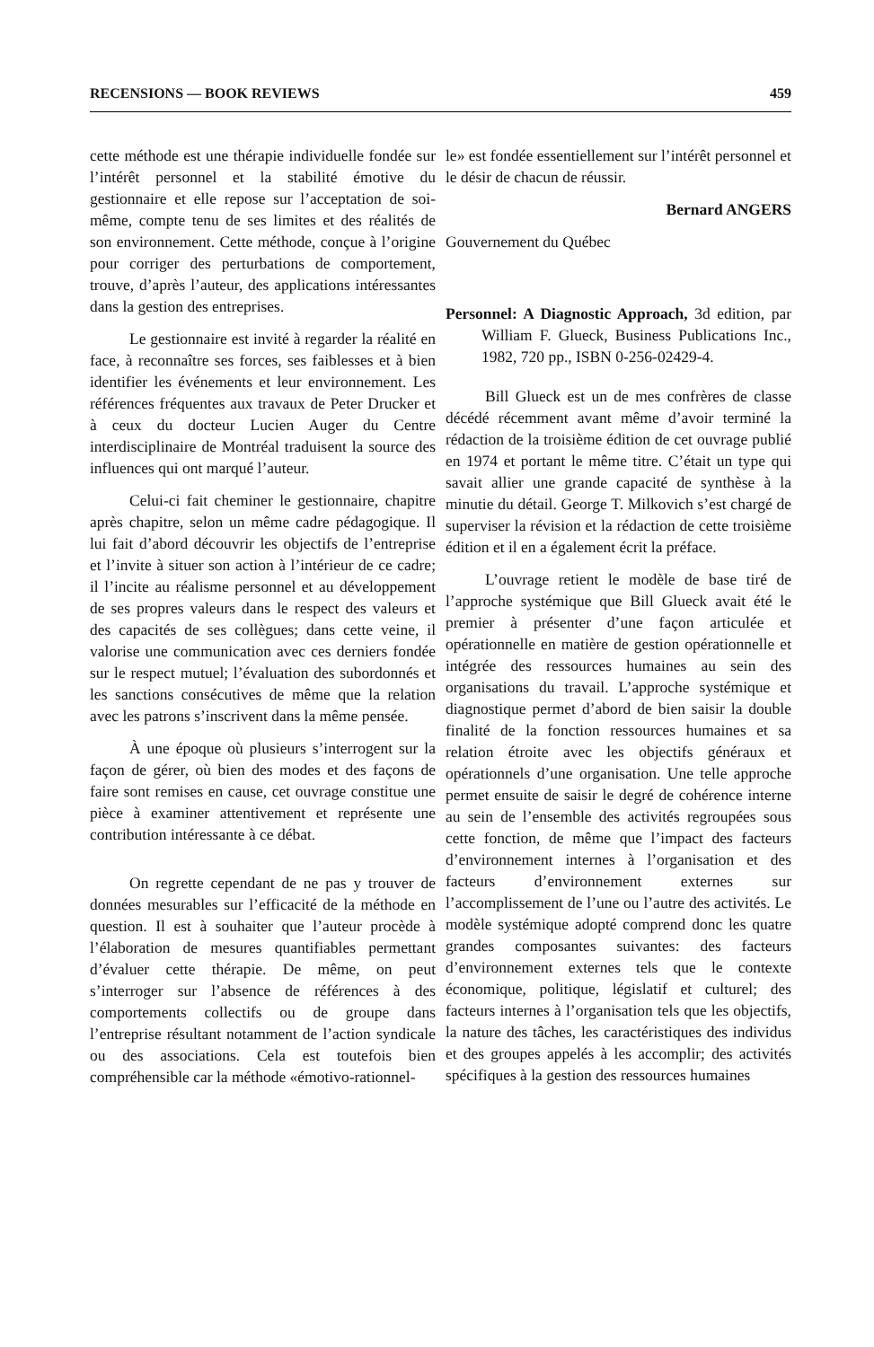RECENSIONS — BOOK REVIEWS 459
cette méthode est une thérapie individuelle fondée sur l’intérêt personnel et la stabilité émotive du gestionnaire et elle repose sur l’acceptation de soi-même, compte tenu de ses limites et des réalités de son environnement. Cette méthode, conçue à l’origine pour corriger des perturbations de comportement, trouve, d’après l’auteur, des applications intéressantes dans la gestion des entreprises.
Le gestionnaire est invité à regarder la réalité en face, à reconnaître ses forces, ses faiblesses et à bien identifier les événements et leur environnement. Les références fréquentes aux travaux de Peter Drucker et à ceux du docteur Lucien Auger du Centre interdisciplinaire de Montréal traduisent la source des influences qui ont marqué l’auteur.
Celui-ci fait cheminer le gestionnaire, chapitre après chapitre, selon un même cadre pédagogique. Il lui fait d’abord découvrir les objectifs de l’entreprise et l’invite à situer son action à l’intérieur de ce cadre; il l’incite au réalisme personnel et au développement de ses propres valeurs dans le respect des valeurs et des capacités de ses collègues; dans cette veine, il valorise une communication avec ces derniers fondée sur le respect mutuel; l’évaluation des subordonnés et les sanctions consécutives de même que la relation avec les patrons s’inscrivent dans la même pensée.
À une époque où plusieurs s’interrogent sur la façon de gérer, où bien des modes et des façons de faire sont remises en cause, cet ouvrage constitue une pièce à examiner attentivement et représente une contribution intéressante à ce débat.
On regrette cependant de ne pas y trouver de données mesurables sur l’efficacité de la méthode en question. Il est à souhaiter que l’auteur procède à l’élaboration de mesures quantifiables permettant d’évaluer cette thérapie. De même, on peut s’interroger sur l’absence de références à des comportements collectifs ou de groupe dans l’entreprise résultant notamment de l’action syndicale ou des associations. Cela est toutefois bien compréhensible car la méthode «émotivo-rationnel-
le» est fondée essentiellement sur l’intérêt personnel et le désir de chacun de réussir.
Bernard ANGERS
Gouvernement du Québec
Personnel: A Diagnostic Approach, 3d edition, par William F. Glueck, Business Publications Inc., 1982, 720 pp., ISBN 0-256-02429-4.
Bill Glueck est un de mes confrères de classe décédé récemment avant même d’avoir terminé la rédaction de la troisième édition de cet ouvrage publié en 1974 et portant le même titre. C’était un type qui savait allier une grande capacité de synthèse à la minutie du détail. George T. Milkovich s’est chargé de superviser la révision et la rédaction de cette troisième édition et il en a également écrit la préface.
L’ouvrage retient le modèle de base tiré de l’approche systémique que Bill Glueck avait été le premier à présenter d’une façon articulée et opérationnelle en matière de gestion opérationnelle et intégrée des ressources humaines au sein des organisations du travail. L’approche systémique et diagnostique permet d’abord de bien saisir la double finalité de la fonction ressources humaines et sa relation étroite avec les objectifs généraux et opérationnels d’une organisation. Une telle approche permet ensuite de saisir le degré de cohérence interne au sein de l’ensemble des activités regroupées sous cette fonction, de même que l’impact des facteurs d’environnement internes à l’organisation et des facteurs d’environnement externes sur l’accomplissement de l’une ou l’autre des activités. Le modèle systémique adopté comprend donc les quatre grandes composantes suivantes: des facteurs d’environnement externes tels que le contexte économique, politique, législatif et culturel; des facteurs internes à l’organisation tels que les objectifs, la nature des tâches, les caractéristiques des individus et des groupes appelés à les accomplir; des activités spécifiques à la gestion des ressources humaines